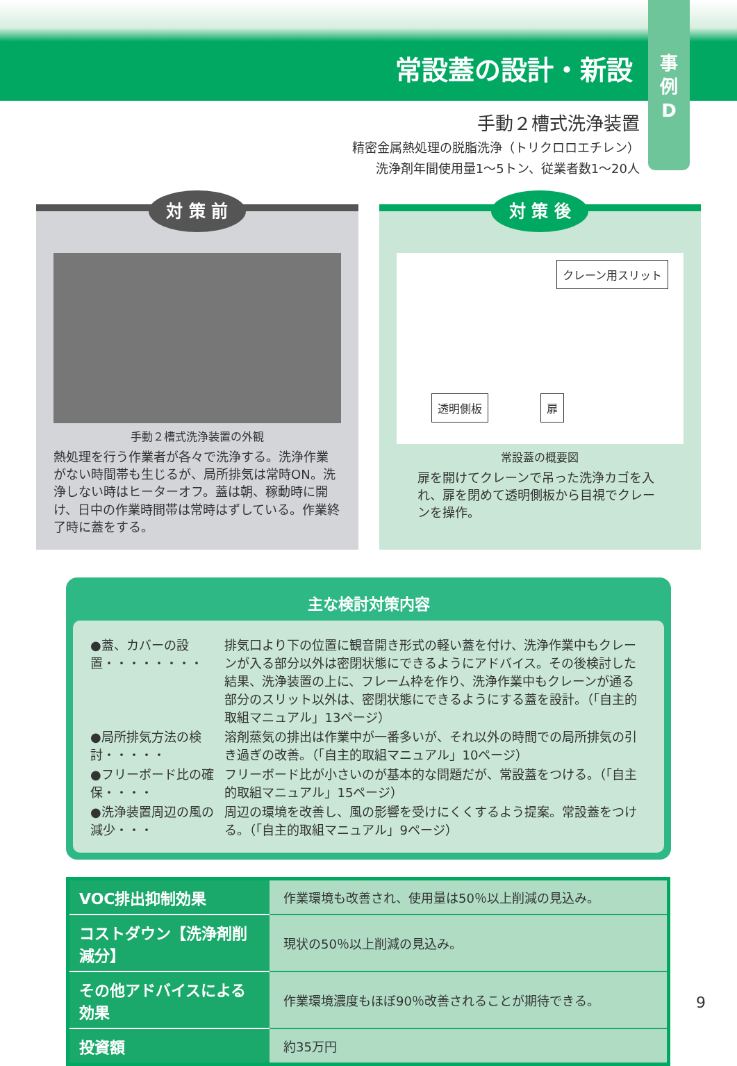常設蓋の設計・新設
事
例
D
手動２槽式洗浄装置
精密金属熱処理の脱脂洗浄（トリクロロエチレン）
洗浄剤年間使用量1〜5トン、従業者数1〜20人
対 策 前
手動２槽式洗浄装置の外観
熱処理を行う作業者が各々で洗浄する。洗浄作業がない時間帯も生じるが、局所排気は常時ON。洗浄しない時はヒーターオフ。蓋は朝、稼動時に開け、日中の作業時間帯は常時はずしている。作業終了時に蓋をする。
対 策 後
クレーン用スリット
透明側板 扉
常設蓋の概要図
扉を開けてクレーンで吊った洗浄カゴを入れ、扉を閉めて透明側板から目視でクレーンを操作。
主な検討対策内容
| ●蓋、カバーの設置・・・・・・・・ | 排気口より下の位置に観音開き形式の軽い蓋を付け、洗浄作業中もクレーンが入る部分以外は密閉状態にできるようにアドバイス。その後検討した結果、洗浄装置の上に、フレーム枠を作り、洗浄作業中もクレーンが通る部分のスリット以外は、密閉状態にできるようにする蓋を設計。（「自主的取組マニュアル」13ページ） |
| ●局所排気方法の検討・・・・・ | 溶剤蒸気の排出は作業中が一番多いが、それ以外の時間での局所排気の引き過ぎの改善。（「自主的取組マニュアル」10ページ） |
| ●フリーボード比の確保・・・・ | フリーボード比が小さいのが基本的な問題だが、常設蓋をつける。（「自主的取組マニュアル」15ページ） |
| ●洗浄装置周辺の風の減少・・・ | 周辺の環境を改善し、風の影響を受けにくくするよう提案。常設蓋をつける。（「自主的取組マニュアル」9ページ） |
| VOC排出抑制効果 | 作業環境も改善され、使用量は50％以上削減の見込み。 |
| コストダウン【洗浄剤削減分】 | 現状の50％以上削減の見込み。 |
| その他アドバイスによる効果 | 作業環境濃度もほぼ90％改善されることが期待できる。 |
| 投資額 | 約35万円 |
9